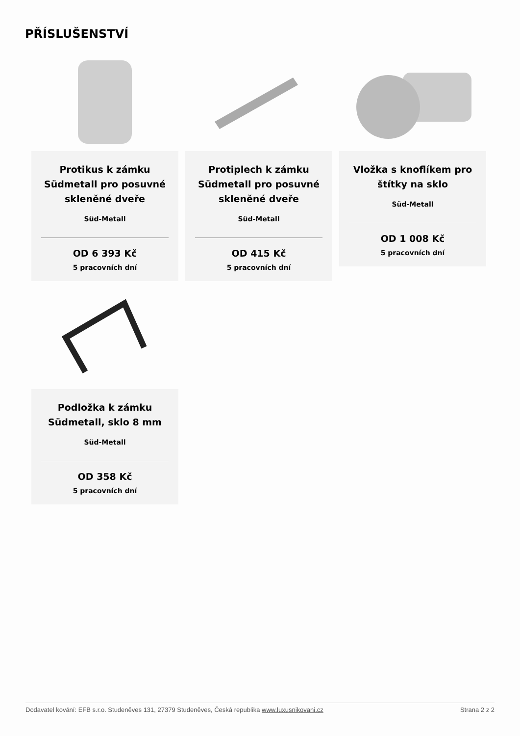PŘÍSLUŠENSTVÍ
Protikus k zámku Südmetall pro posuvné skleněné dveře
Süd-Metall
OD 6 393 Kč
5 pracovních dní
Protiplech k zámku Südmetall pro posuvné skleněné dveře
Süd-Metall
OD 415 Kč
5 pracovních dní
Vložka s knoflíkem pro štítky na sklo
Süd-Metall
OD 1 008 Kč
5 pracovních dní
Podložka k zámku Südmetall, sklo 8 mm
Süd-Metall
OD 358 Kč
5 pracovních dní
Dodavatel kování: EFB s.r.o. Studeněves 131, 27379 Studeněves, Česká republika www.luxusnikovani.cz Strana 2 z 2